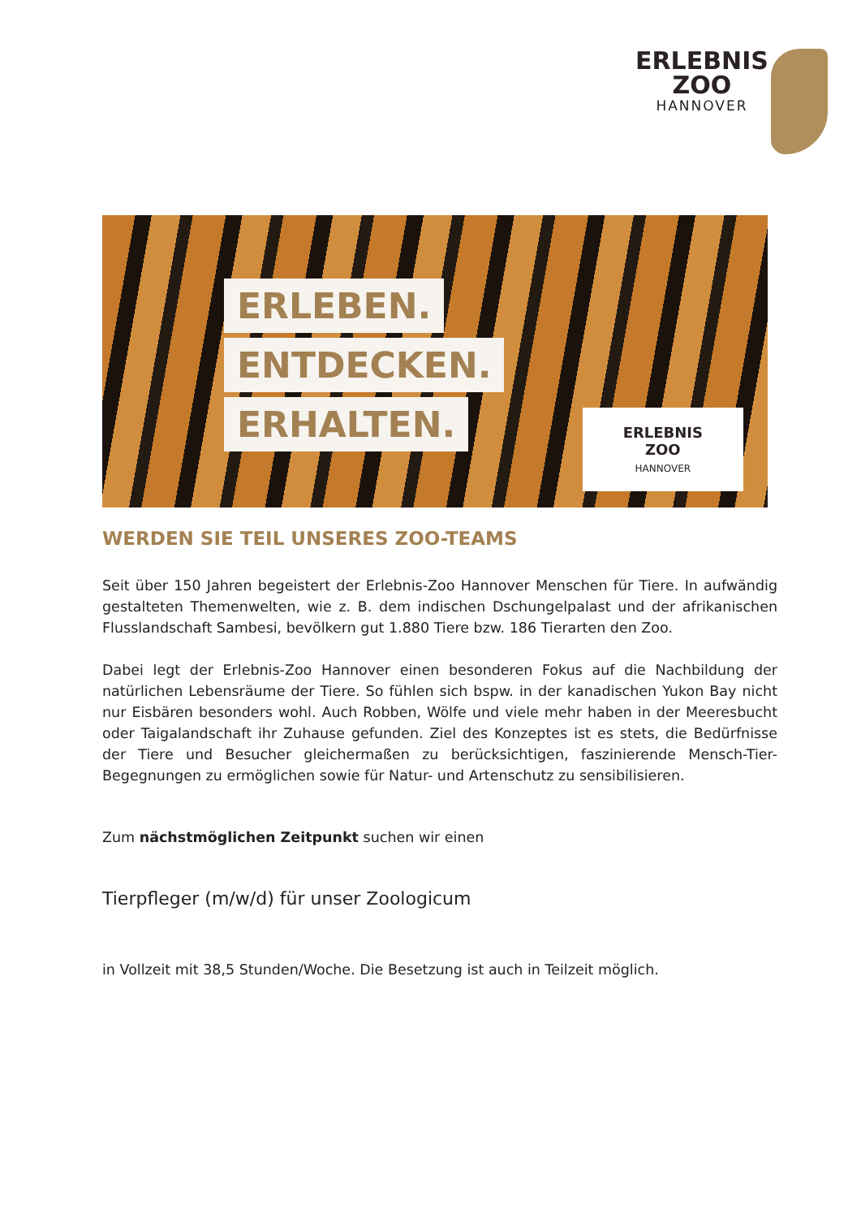ERLEBNIS
ZOO
HANNOVER
ERLEBEN.
ENTDECKEN.
ERHALTEN.
ERLEBNIS
ZOO
HANNOVER
WERDEN SIE TEIL UNSERES ZOO-TEAMS
Seit über 150 Jahren begeistert der Erlebnis-Zoo Hannover Menschen für Tiere. In aufwändig gestalteten Themenwelten, wie z. B. dem indischen Dschungelpalast und der afrikanischen Flusslandschaft Sambesi, bevölkern gut 1.880 Tiere bzw. 186 Tierarten den Zoo.
Dabei legt der Erlebnis-Zoo Hannover einen besonderen Fokus auf die Nachbildung der natürlichen Lebensräume der Tiere. So fühlen sich bspw. in der kanadischen Yukon Bay nicht nur Eisbären besonders wohl. Auch Robben, Wölfe und viele mehr haben in der Meeresbucht oder Taigalandschaft ihr Zuhause gefunden. Ziel des Konzeptes ist es stets, die Bedürfnisse der Tiere und Besucher gleichermaßen zu berücksichtigen, faszinierende Mensch-Tier-Begegnungen zu ermöglichen sowie für Natur- und Artenschutz zu sensibilisieren.
Zum nächstmöglichen Zeitpunkt suchen wir einen
Tierpfleger (m/w/d) für unser Zoologicum
in Vollzeit mit 38,5 Stunden/Woche. Die Besetzung ist auch in Teilzeit möglich.